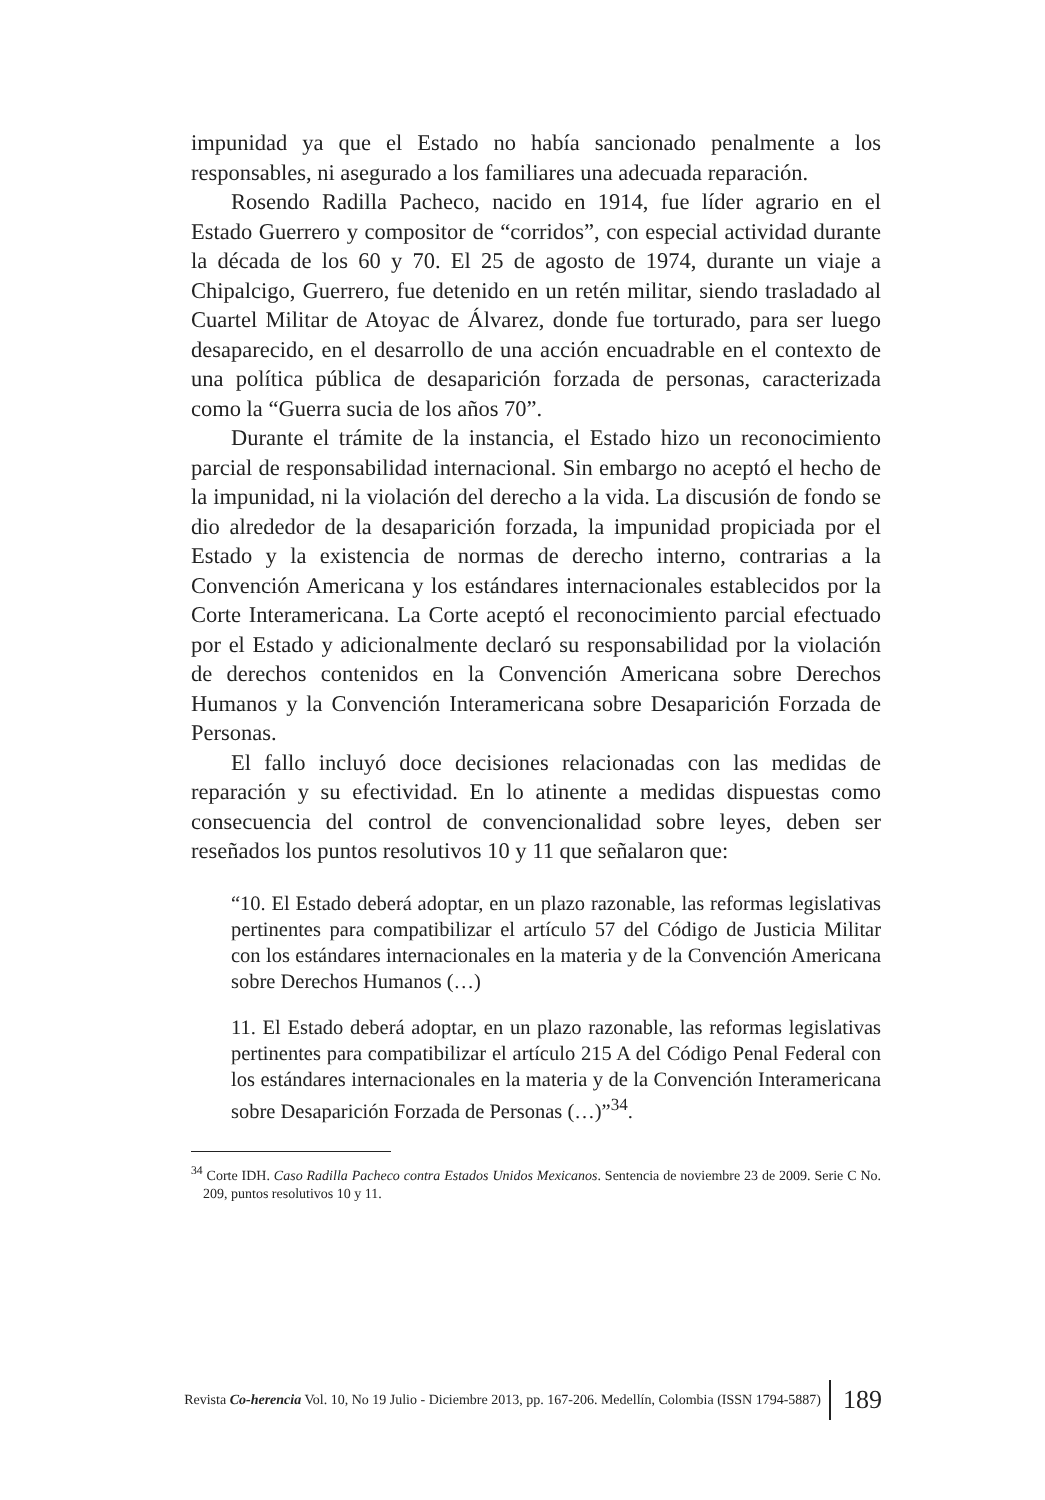impunidad ya que el Estado no había sancionado penalmente a los responsables, ni asegurado a los familiares una adecuada reparación.
Rosendo Radilla Pacheco, nacido en 1914, fue líder agrario en el Estado Guerrero y compositor de “corridos”, con especial actividad durante la década de los 60 y 70. El 25 de agosto de 1974, durante un viaje a Chipalcigo, Guerrero, fue detenido en un retén militar, siendo trasladado al Cuartel Militar de Atoyac de Álvarez, donde fue torturado, para ser luego desaparecido, en el desarrollo de una acción encuadrable en el contexto de una política pública de desaparición forzada de personas, caracterizada como la “Guerra sucia de los años 70”.
Durante el trámite de la instancia, el Estado hizo un reconocimiento parcial de responsabilidad internacional. Sin embargo no aceptó el hecho de la impunidad, ni la violación del derecho a la vida. La discusión de fondo se dio alrededor de la desaparición forzada, la impunidad propiciada por el Estado y la existencia de normas de derecho interno, contrarias a la Convención Americana y los estándares internacionales establecidos por la Corte Interamericana. La Corte aceptó el reconocimiento parcial efectuado por el Estado y adicionalmente declaró su responsabilidad por la violación de derechos contenidos en la Convención Americana sobre Derechos Humanos y la Convención Interamericana sobre Desaparición Forzada de Personas.
El fallo incluyó doce decisiones relacionadas con las medidas de reparación y su efectividad. En lo atinente a medidas dispuestas como consecuencia del control de convencionalidad sobre leyes, deben ser reseñados los puntos resolutivos 10 y 11 que señalaron que:
“10. El Estado deberá adoptar, en un plazo razonable, las reformas legislativas pertinentes para compatibilizar el artículo 57 del Código de Justicia Militar con los estándares internacionales en la materia y de la Convención Americana sobre Derechos Humanos (…)
11. El Estado deberá adoptar, en un plazo razonable, las reformas legislativas pertinentes para compatibilizar el artículo 215 A del Código Penal Federal con los estándares internacionales en la materia y de la Convención Interamericana sobre Desaparición Forzada de Personas (…)”<sup>34</sup>.
<sup>34</sup> Corte IDH. Caso Radilla Pacheco contra Estados Unidos Mexicanos. Sentencia de noviembre 23 de 2009. Serie C No. 209, puntos resolutivos 10 y 11.
Revista Co-herencia Vol. 10, No 19 Julio - Diciembre 2013, pp. 167-206. Medellín, Colombia (ISSN 1794-5887) 189